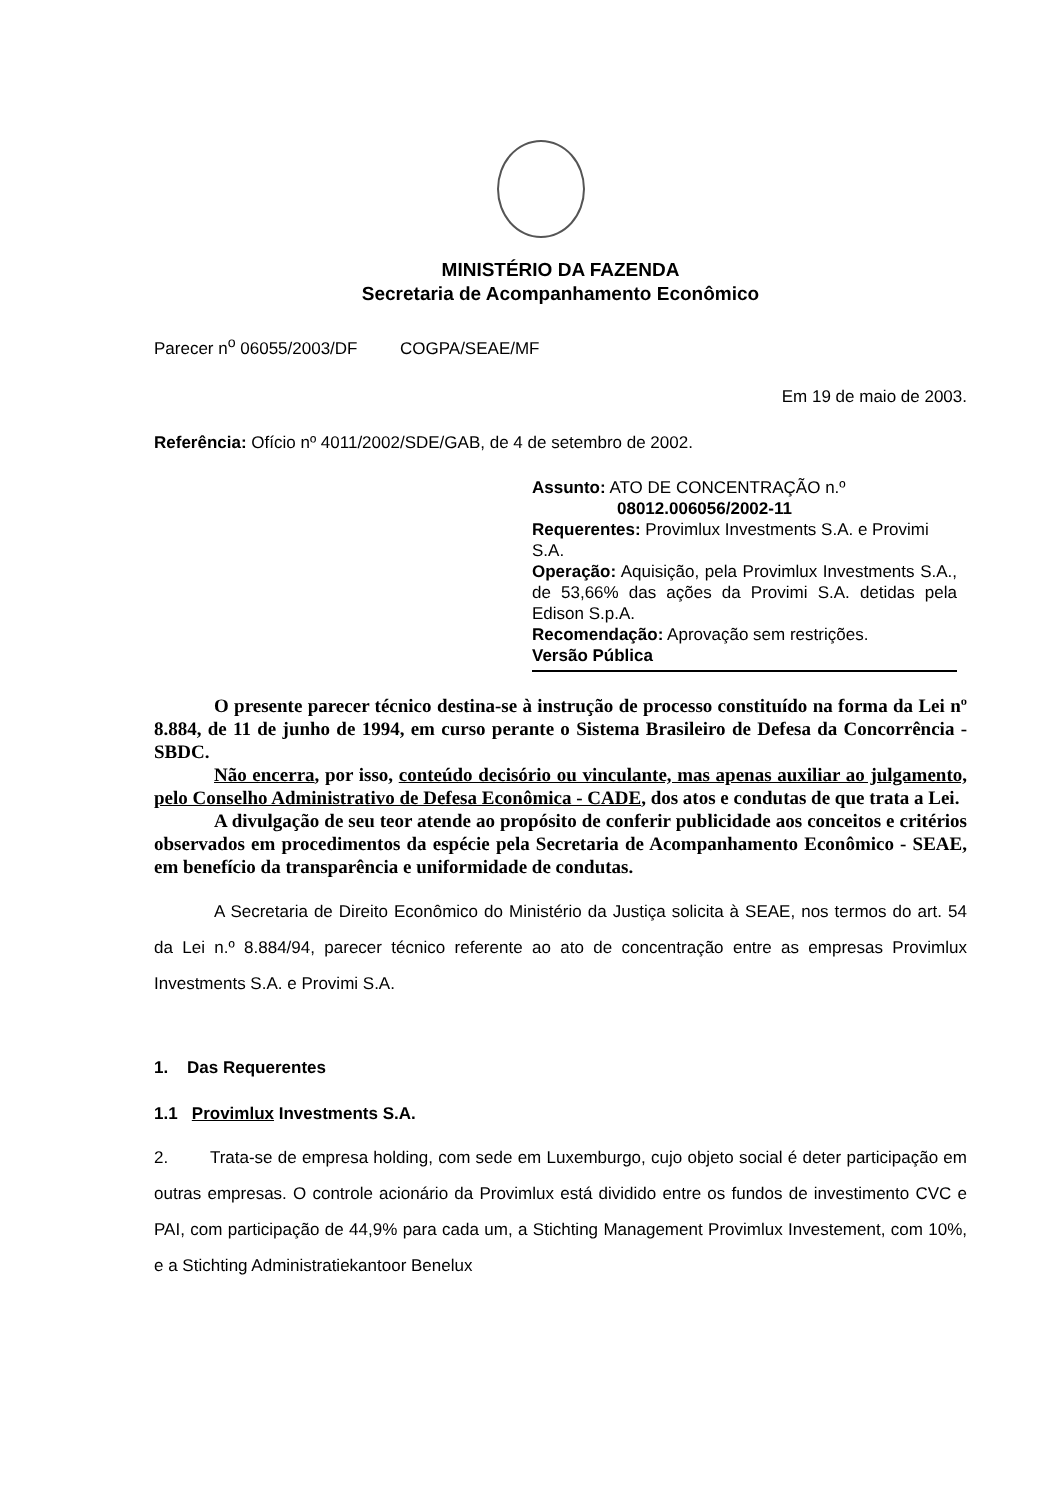MINISTÉRIO DA FAZENDA
Secretaria de Acompanhamento Econômico
Parecer n<sup>o</sup> 06055/2003/DF COGPA/SEAE/MF
Em 19 de maio de 2003.
Referência: Ofício nº 4011/2002/SDE/GAB, de 4 de setembro de 2002.
Assunto: ATO DE CONCENTRAÇÃO n.º
08012.006056/2002-11
Requerentes: Provimlux Investments S.A. e Provimi S.A.
Operação: Aquisição, pela Provimlux Investments S.A., de 53,66% das ações da Provimi S.A. detidas pela Edison S.p.A.
Recomendação: Aprovação sem restrições.
Versão Pública
O presente parecer técnico destina-se à instrução de processo constituído na forma da Lei nº 8.884, de 11 de junho de 1994, em curso perante o Sistema Brasileiro de Defesa da Concorrência - SBDC.
Não encerra, por isso, conteúdo decisório ou vinculante, mas apenas auxiliar ao julgamento, pelo Conselho Administrativo de Defesa Econômica - CADE, dos atos e condutas de que trata a Lei.
A divulgação de seu teor atende ao propósito de conferir publicidade aos conceitos e critérios observados em procedimentos da espécie pela Secretaria de Acompanhamento Econômico - SEAE, em benefício da transparência e uniformidade de condutas.
A Secretaria de Direito Econômico do Ministério da Justiça solicita à SEAE, nos termos do art. 54 da Lei n.º 8.884/94, parecer técnico referente ao ato de concentração entre as empresas Provimlux Investments S.A. e Provimi S.A.
1. Das Requerentes
1.1 Provimlux Investments S.A.
2. Trata-se de empresa holding, com sede em Luxemburgo, cujo objeto social é deter participação em outras empresas. O controle acionário da Provimlux está dividido entre os fundos de investimento CVC e PAI, com participação de 44,9% para cada um, a Stichting Management Provimlux Investement, com 10%, e a Stichting Administratiekantoor Benelux